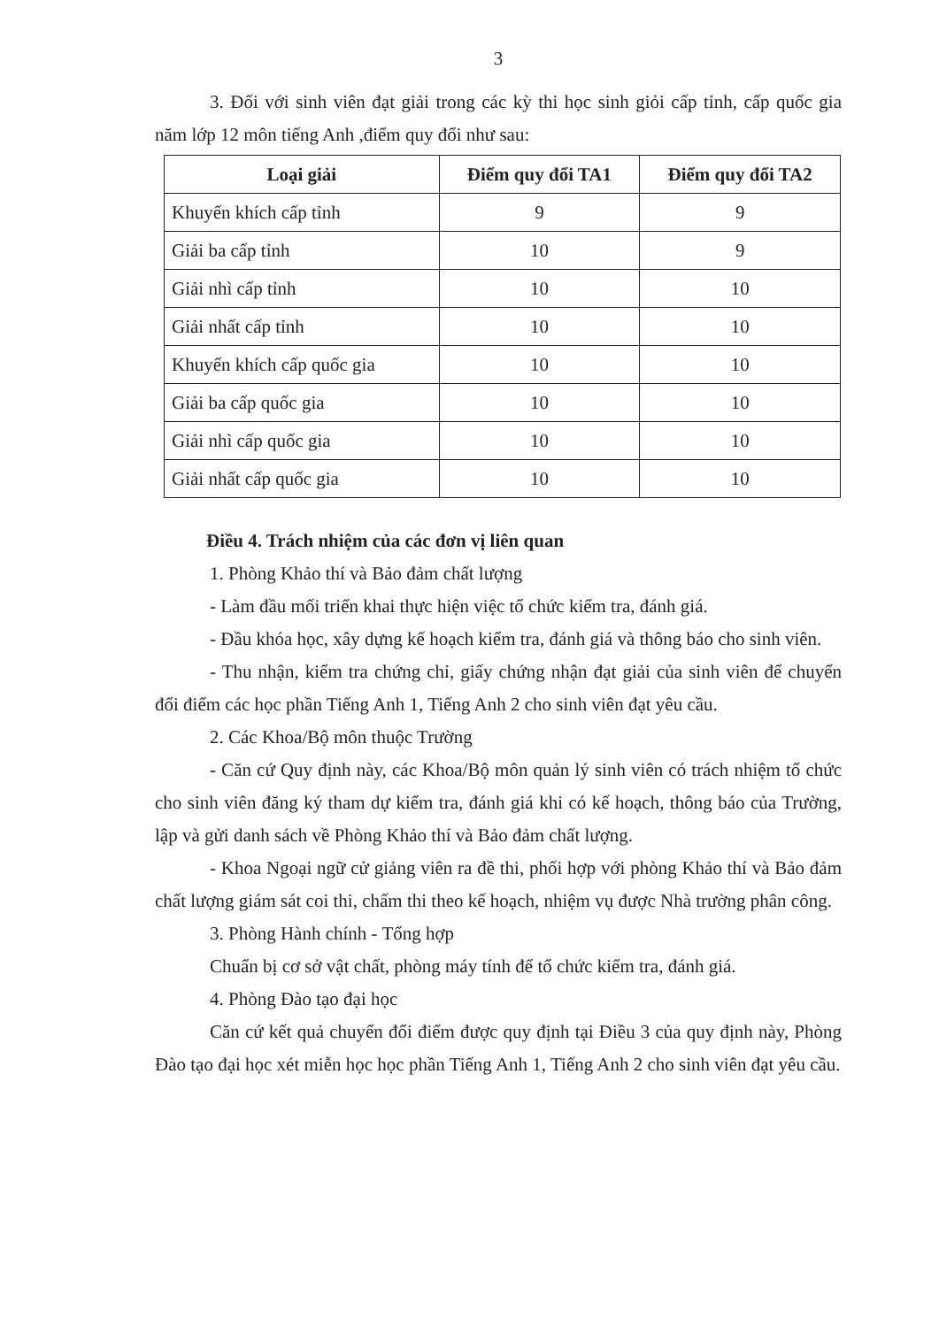3
3. Đối với sinh viên đạt giải trong các kỳ thi học sinh giỏi cấp tỉnh, cấp quốc gia năm lớp 12 môn tiếng Anh ,điểm quy đổi như sau:
| Loại giải | Điểm quy đổi TA1 | Điểm quy đổi TA2 |
| --- | --- | --- |
| Khuyến khích cấp tỉnh | 9 | 9 |
| Giải ba cấp tỉnh | 10 | 9 |
| Giải nhì cấp tỉnh | 10 | 10 |
| Giải nhất cấp tỉnh | 10 | 10 |
| Khuyến khích cấp quốc gia | 10 | 10 |
| Giải ba cấp quốc gia | 10 | 10 |
| Giải nhì cấp quốc gia | 10 | 10 |
| Giải nhất cấp quốc gia | 10 | 10 |
Điều 4. Trách nhiệm của các đơn vị liên quan
1. Phòng Khảo thí và Bảo đảm chất lượng
- Làm đầu mối triển khai thực hiện việc tổ chức kiểm tra, đánh giá.
- Đầu khóa học, xây dựng kế hoạch kiểm tra, đánh giá và thông báo cho sinh viên.
- Thu nhận, kiểm tra chứng chỉ, giấy chứng nhận đạt giải của sinh viên để chuyển đổi điểm các học phần Tiếng Anh 1, Tiếng Anh 2 cho sinh viên đạt yêu cầu.
2. Các Khoa/Bộ môn thuộc Trường
- Căn cứ Quy định này, các Khoa/Bộ môn quản lý sinh viên có trách nhiệm tổ chức cho sinh viên đăng ký tham dự kiểm tra, đánh giá khi có kế hoạch, thông báo của Trường, lập và gửi danh sách về Phòng Khảo thí và Bảo đảm chất lượng.
- Khoa Ngoại ngữ cử giảng viên ra đề thi, phối hợp với phòng Khảo thí và Bảo đảm chất lượng giám sát coi thi, chấm thi theo kế hoạch, nhiệm vụ được Nhà trường phân công.
3. Phòng Hành chính - Tổng hợp
Chuẩn bị cơ sở vật chất, phòng máy tính để tổ chức kiểm tra, đánh giá.
4. Phòng Đào tạo đại học
Căn cứ kết quả chuyển đổi điểm được quy định tại Điều 3 của quy định này, Phòng Đào tạo đại học xét miễn học học phần Tiếng Anh 1, Tiếng Anh 2 cho sinh viên đạt yêu cầu.